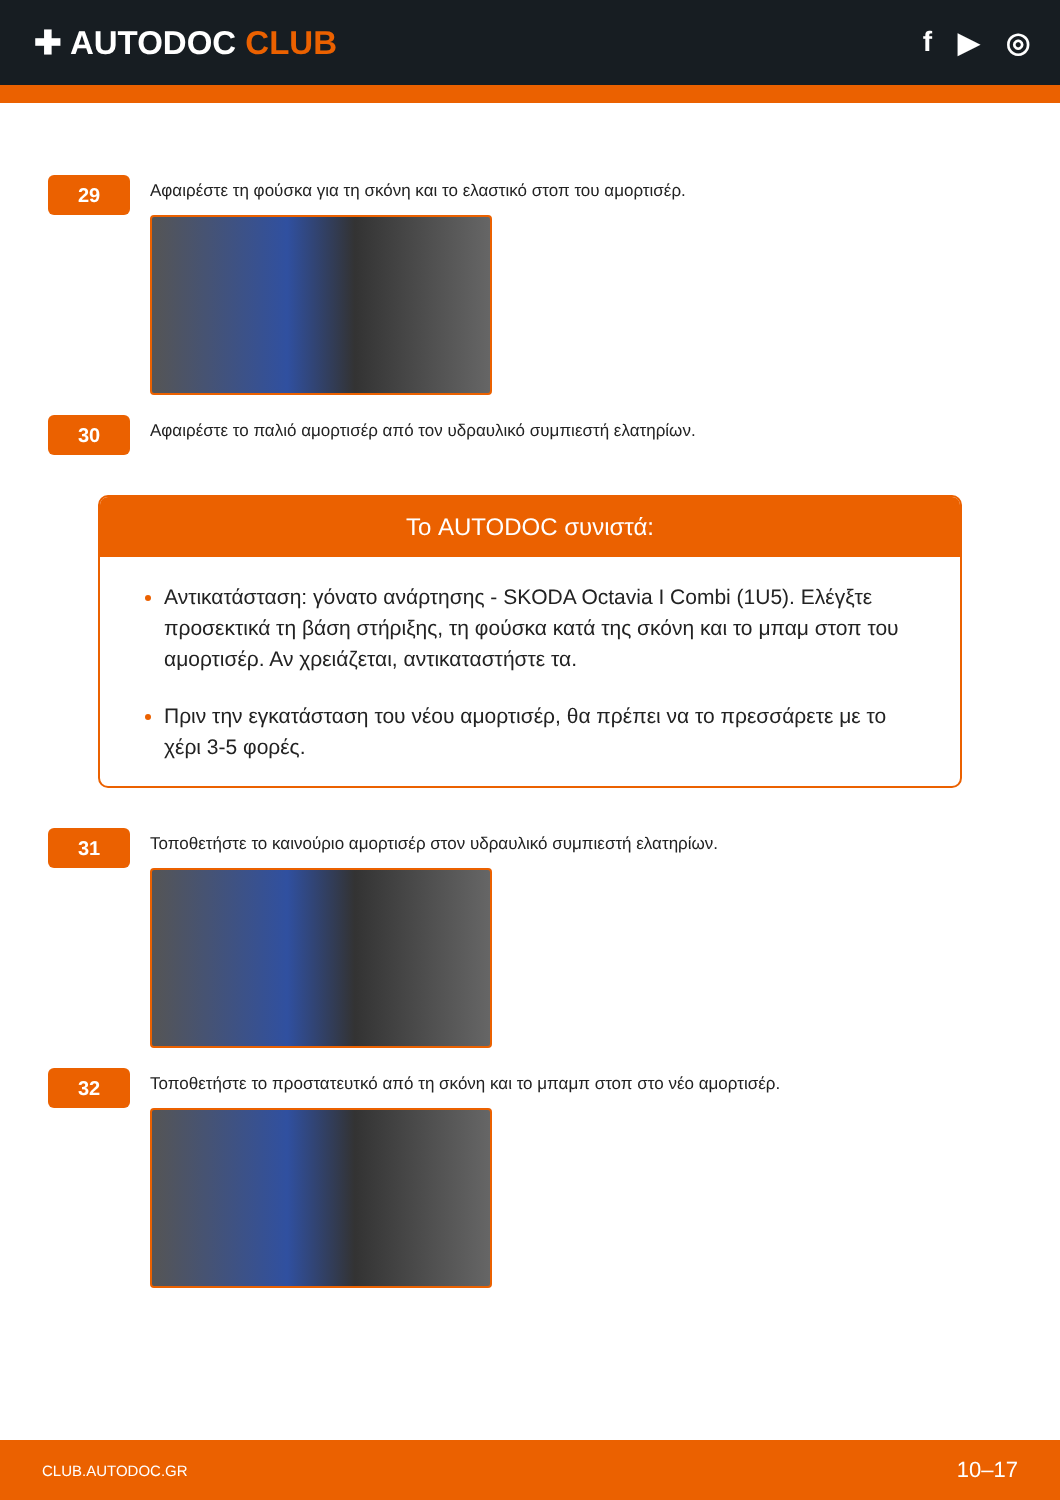✚ AUTODOC CLUB
f ▶ ◎
29
Αφαιρέστε τη φούσκα για τη σκόνη και το ελαστικό στοπ του αμορτισέρ.
30
Αφαιρέστε το παλιό αμορτισέρ από τον υδραυλικό συμπιεστή ελατηρίων.
Το AUTODOC συνιστά:
Αντικατάσταση: γόνατο ανάρτησης - SKODA Octavia I Combi (1U5). Ελέγξτε προσεκτικά τη βάση στήριξης, τη φούσκα κατά της σκόνη και το μπαμ στοπ του αμορτισέρ. Αν χρειάζεται, αντικαταστήστε τα.
Πριν την εγκατάσταση του νέου αμορτισέρ, θα πρέπει να το πρεσσάρετε με το χέρι 3-5 φορές.
31
Τοποθετήστε το καινούριο αμορτισέρ στον υδραυλικό συμπιεστή ελατηρίων.
32
Τοποθετήστε το προστατευτκό από τη σκόνη και το μπαμπ στοπ στο νέο αμορτισέρ.
CLUB.AUTODOC.GR 10–17